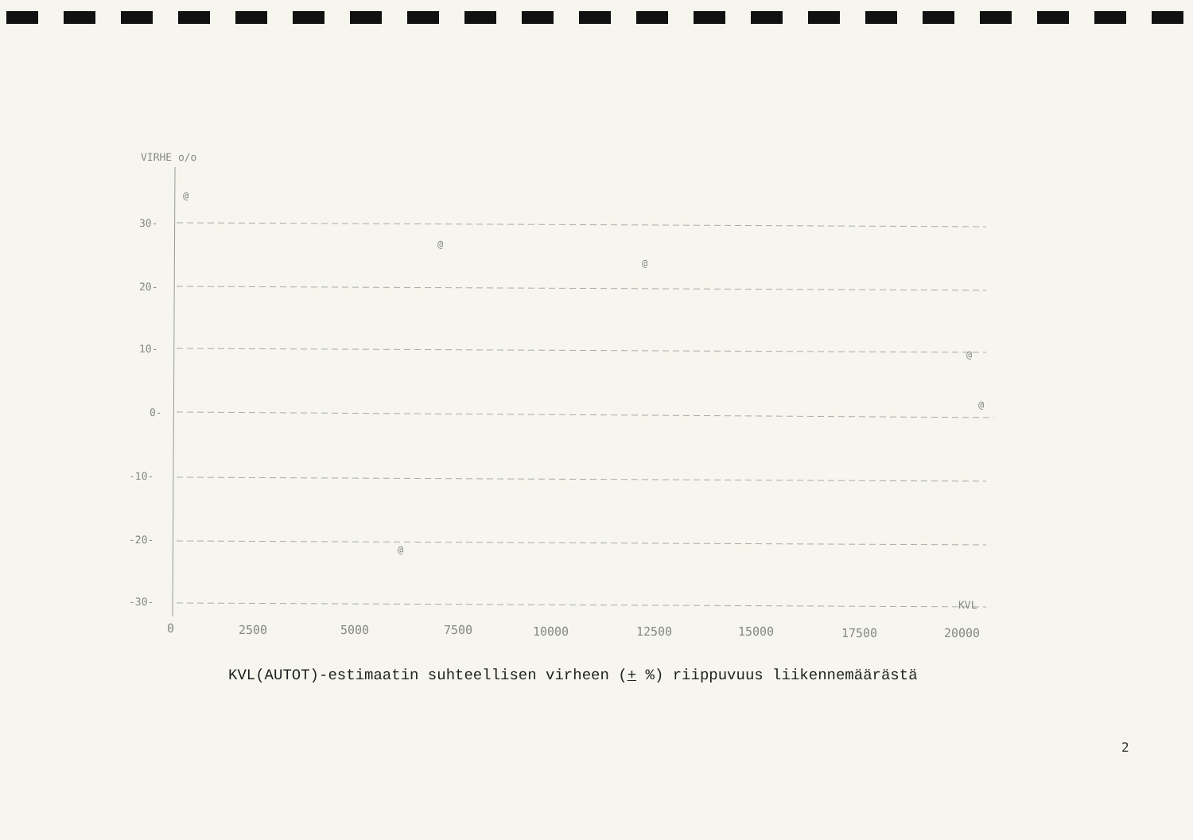VIRHE o/o
30-
20-
10-
0-
-10-
-20-
-30-
@
@
@
@
@
@
KVL
0
2500
5000
7500
10000
12500
15000
17500
20000
KVL(AUTOT)-estimaatin suhteellisen virheen (+ %) riippuvuus liikennemäärästä
2